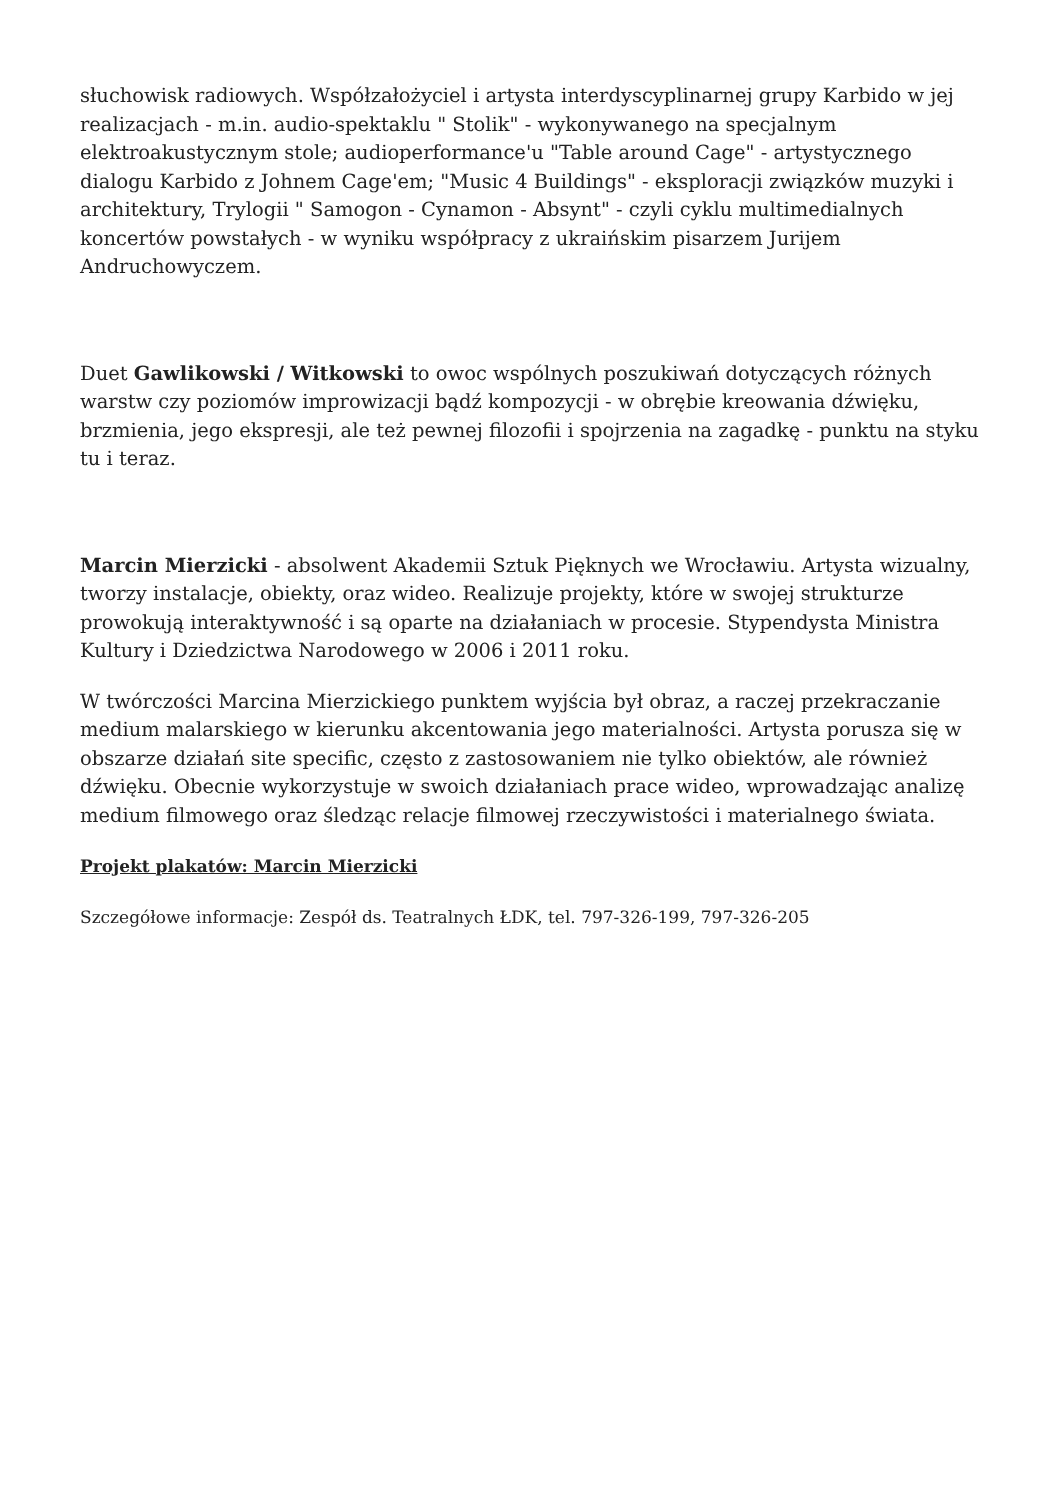słuchowisk radiowych. Współzałożyciel i artysta interdyscyplinarnej grupy Karbido w jej realizacjach - m.in. audio-spektaklu " Stolik" - wykonywanego na specjalnym elektroakustycznym stole; audioperformance'u "Table around Cage" - artystycznego dialogu Karbido z Johnem Cage'em; "Music 4 Buildings" - eksploracji związków muzyki i architektury, Trylogii " Samogon - Cynamon - Absynt" - czyli cyklu multimedialnych koncertów powstałych - w wyniku współpracy z ukraińskim pisarzem Jurijem Andruchowyczem.
Duet Gawlikowski / Witkowski to owoc wspólnych poszukiwań dotyczących różnych warstw czy poziomów improwizacji bądź kompozycji - w obrębie kreowania dźwięku, brzmienia, jego ekspresji, ale też pewnej filozofii i spojrzenia na zagadkę - punktu na styku tu i teraz.
Marcin Mierzicki - absolwent Akademii Sztuk Pięknych we Wrocławiu. Artysta wizualny, tworzy instalacje, obiekty, oraz wideo. Realizuje projekty, które w swojej strukturze prowokują interaktywność i są oparte na działaniach w procesie. Stypendysta Ministra Kultury i Dziedzictwa Narodowego w 2006 i 2011 roku.
W twórczości Marcina Mierzickiego punktem wyjścia był obraz, a raczej przekraczanie medium malarskiego w kierunku akcentowania jego materialności. Artysta porusza się w obszarze działań site specific, często z zastosowaniem nie tylko obiektów, ale również dźwięku. Obecnie wykorzystuje w swoich działaniach prace wideo, wprowadzając analizę medium filmowego oraz śledząc relacje filmowej rzeczywistości i materialnego świata.
Projekt plakatów: Marcin Mierzicki
Szczegółowe informacje: Zespół ds. Teatralnych ŁDK, tel. 797-326-199, 797-326-205